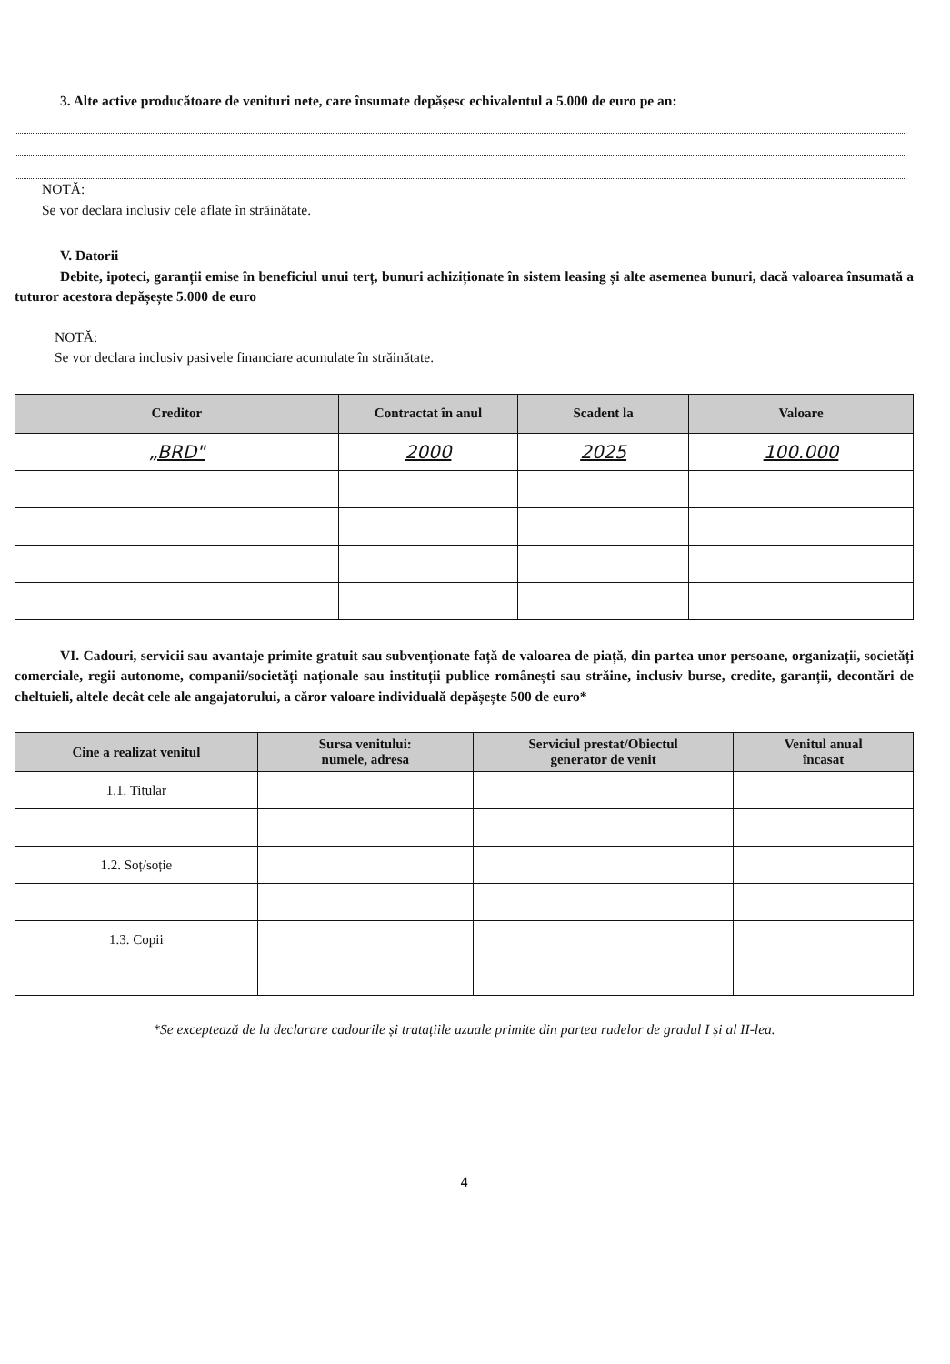3. Alte active producătoare de venituri nete, care însumate depășesc echivalentul a 5.000 de euro pe an:
NOTĂ:
Se vor declara inclusiv cele aflate în străinătate.
V. Datorii
Debite, ipoteci, garanții emise în beneficiul unui terț, bunuri achiziționate în sistem leasing și alte asemenea bunuri, dacă valoarea însumată a tuturor acestora depășește 5.000 de euro
NOTĂ:
Se vor declara inclusiv pasivele financiare acumulate în străinătate.
| Creditor | Contractat în anul | Scadent la | Valoare |
| --- | --- | --- | --- |
| „BRD" | 2000 | 2025 | 100.000 |
VI. Cadouri, servicii sau avantaje primite gratuit sau subvenționate față de valoarea de piață, din partea unor persoane, organizații, societăți comerciale, regii autonome, companii/societăți naționale sau instituții publice românești sau străine, inclusiv burse, credite, garanții, decontări de cheltuieli, altele decât cele ale angajatorului, a căror valoare individuală depășește 500 de euro*
| Cine a realizat venitul | Sursa venitului: numele, adresa | Serviciul prestat/Obiectul generator de venit | Venitul anual încasat |
| --- | --- | --- | --- |
| 1.1. Titular | | | |
| 1.2. Soț/soție | | | |
| 1.3. Copii | | | |
*Se exceptează de la declarare cadourile și tratațiile uzuale primite din partea rudelor de gradul I și al II-lea.
4